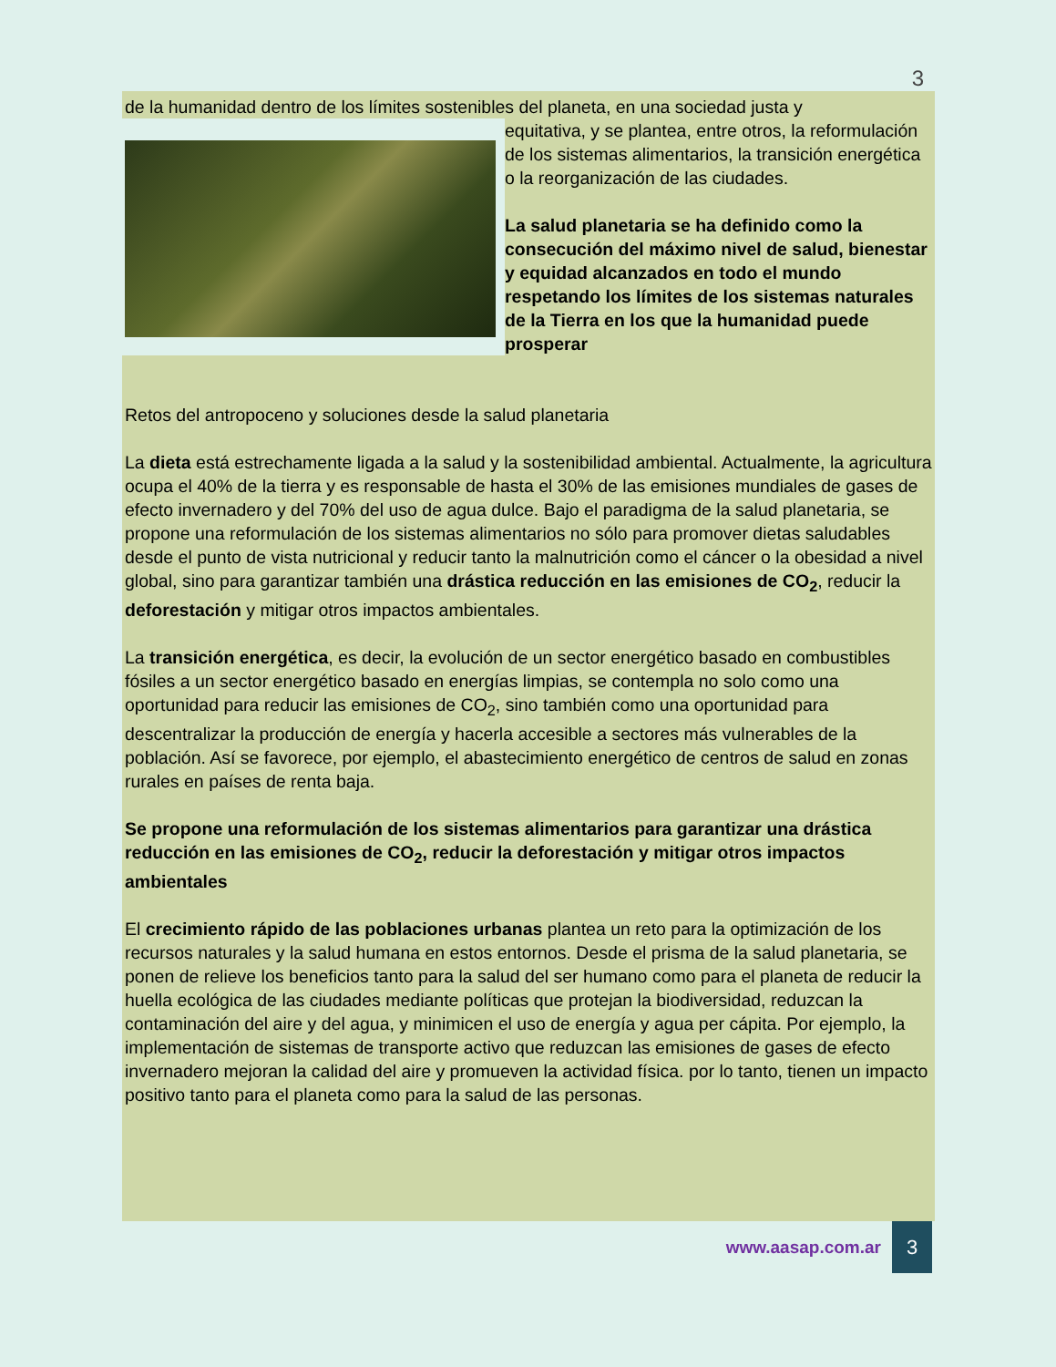3
de la humanidad dentro de los límites sostenibles del planeta, en una sociedad justa y
equitativa, y se plantea, entre otros, la reformulación de los sistemas alimentarios, la transición energética o la reorganización de las ciudades.
La salud planetaria se ha definido como la consecución del máximo nivel de salud, bienestar y equidad alcanzados en todo el mundo respetando los límites de los sistemas naturales de la Tierra en los que la humanidad puede prosperar
Retos del antropoceno y soluciones desde la salud planetaria
La dieta está estrechamente ligada a la salud y la sostenibilidad ambiental. Actualmente, la agricultura ocupa el 40% de la tierra y es responsable de hasta el 30% de las emisiones mundiales de gases de efecto invernadero y del 70% del uso de agua dulce. Bajo el paradigma de la salud planetaria, se propone una reformulación de los sistemas alimentarios no sólo para promover dietas saludables desde el punto de vista nutricional y reducir tanto la malnutrición como el cáncer o la obesidad a nivel global, sino para garantizar también una drástica reducción en las emisiones de CO<sub>2</sub>, reducir la deforestación y mitigar otros impactos ambientales.
La transición energética, es decir, la evolución de un sector energético basado en combustibles fósiles a un sector energético basado en energías limpias, se contempla no solo como una oportunidad para reducir las emisiones de CO<sub>2</sub>, sino también como una oportunidad para descentralizar la producción de energía y hacerla accesible a sectores más vulnerables de la población. Así se favorece, por ejemplo, el abastecimiento energético de centros de salud en zonas rurales en países de renta baja.
Se propone una reformulación de los sistemas alimentarios para garantizar una drástica reducción en las emisiones de CO<sub>2</sub>, reducir la deforestación y mitigar otros impactos ambientales
El crecimiento rápido de las poblaciones urbanas plantea un reto para la optimización de los recursos naturales y la salud humana en estos entornos. Desde el prisma de la salud planetaria, se ponen de relieve los beneficios tanto para la salud del ser humano como para el planeta de reducir la huella ecológica de las ciudades mediante políticas que protejan la biodiversidad, reduzcan la contaminación del aire y del agua, y minimicen el uso de energía y agua per cápita. Por ejemplo, la implementación de sistemas de transporte activo que reduzcan las emisiones de gases de efecto invernadero mejoran la calidad del aire y promueven la actividad física. por lo tanto, tienen un impacto positivo tanto para el planeta como para la salud de las personas.
www.aasap.com.ar 3